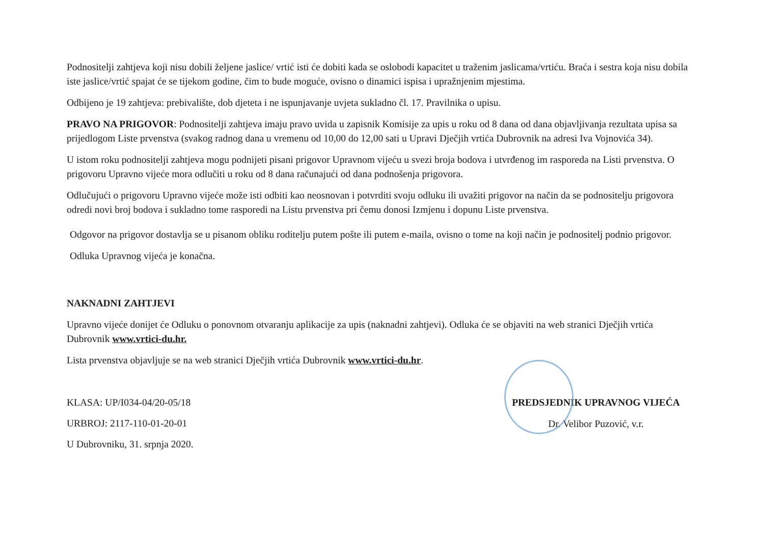Podnositelji zahtjeva koji nisu dobili željene jaslice/ vrtić isti će dobiti kada se oslobodi kapacitet u traženim jaslicama/vrtiću. Braća i sestra koja nisu dobila iste jaslice/vrtić spajat će se tijekom godine, čim to bude moguće, ovisno o dinamici ispisa i upražnjenim mjestima.
Odbijeno je 19 zahtjeva: prebivalište, dob djeteta i ne ispunjavanje uvjeta sukladno čl. 17. Pravilnika o upisu.
PRAVO NA PRIGOVOR: Podnositelji zahtjeva imaju pravo uvida u zapisnik Komisije za upis u roku od 8 dana od dana objavljivanja rezultata upisa sa prijedlogom Liste prvenstva (svakog radnog dana u vremenu od 10,00 do 12,00 sati u Upravi Dječjih vrtića Dubrovnik na adresi Iva Vojnovića 34).
U istom roku podnositelji zahtjeva mogu podnijeti pisani prigovor Upravnom vijeću u svezi broja bodova i utvrđenog im rasporeda na Listi prvenstva. O prigovoru Upravno vijeće mora odlučiti u roku od 8 dana računajući od dana podnošenja prigovora.
Odlučujući o prigovoru Upravno vijeće može isti odbiti kao neosnovan i potvrditi svoju odluku ili uvažiti prigovor na način da se podnositelju prigovora odredi novi broj bodova i sukladno tome rasporedi na Listu prvenstva pri čemu donosi Izmjenu i dopunu Liste prvenstva.
Odgovor na prigovor dostavlja se u pisanom obliku roditelju putem pošte ili putem e-maila, ovisno o tome na koji način je podnositelj podnio prigovor. Odluka Upravnog vijeća je konačna.
NAKNADNI ZAHTJEVI
Upravno vijeće donijet će Odluku o ponovnom otvaranju aplikacije za upis (naknadni zahtjevi). Odluka će se objaviti na web stranici Dječjih vrtića Dubrovnik www.vrtici-du.hr.
Lista prvenstva objavljuje se na web stranici Dječjih vrtića Dubrovnik www.vrtici-du.hr.
KLASA: UP/I034-04/20-05/18
URBROJ: 2117-110-01-20-01
U Dubrovniku, 31. srpnja 2020.
PREDSJEDNIK UPRAVNOG VIJEĆA
Dr. Velibor Puzović, v.r.